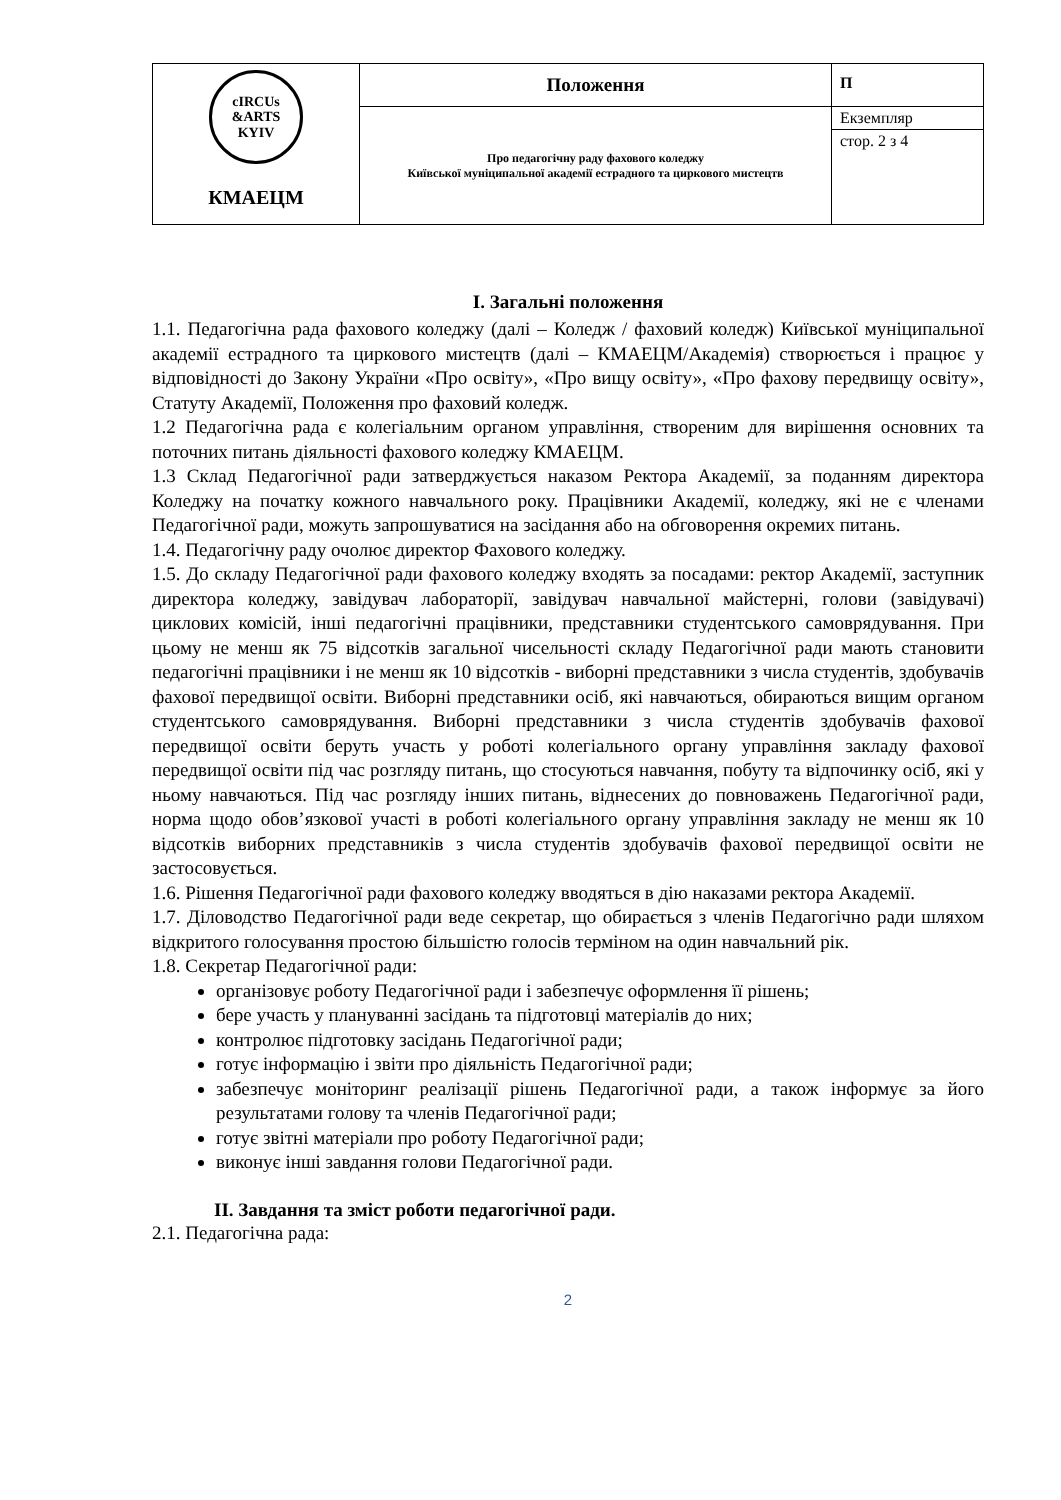| cIRCUs &ARTS KYIV КМАЕЦМ | Положення | П |
| | Про педагогічну раду фахового коледжу Київської муніципальної академії естрадного та циркового мистецтв | Екземпляр |
| | | стор. 2 з 4 |
I. Загальні положення
1.1. Педагогічна рада фахового коледжу (далі – Коледж / фаховий коледж) Київської муніципальної академії естрадного та циркового мистецтв (далі – КМАЕЦМ/Академія) створюється і працює у відповідності до Закону України «Про освіту», «Про вищу освіту», «Про фахову передвищу освіту», Статуту Академії, Положення про фаховий коледж.
1.2 Педагогічна рада є колегіальним органом управління, створеним для вирішення основних та поточних питань діяльності фахового коледжу КМАЕЦМ.
1.3 Склад Педагогічної ради затверджується наказом Ректора Академії, за поданням директора Коледжу на початку кожного навчального року. Працівники Академії, коледжу, які не є членами Педагогічної ради, можуть запрошуватися на засідання або на обговорення окремих питань.
1.4. Педагогічну раду очолює директор Фахового коледжу.
1.5. До складу Педагогічної ради фахового коледжу входять за посадами: ректор Академії, заступник директора коледжу, завідувач лабораторії, завідувач навчальної майстерні, голови (завідувачі) циклових комісій, інші педагогічні працівники, представники студентського самоврядування. При цьому не менш як 75 відсотків загальної чисельності складу Педагогічної ради мають становити педагогічні працівники і не менш як 10 відсотків - виборні представники з числа студентів, здобувачів фахової передвищої освіти. Виборні представники осіб, які навчаються, обираються вищим органом студентського самоврядування. Виборні представники з числа студентів здобувачів фахової передвищої освіти беруть участь у роботі колегіального органу управління закладу фахової передвищої освіти під час розгляду питань, що стосуються навчання, побуту та відпочинку осіб, які у ньому навчаються. Під час розгляду інших питань, віднесених до повноважень Педагогічної ради, норма щодо обов’язкової участі в роботі колегіального органу управління закладу не менш як 10 відсотків виборних представників з числа студентів здобувачів фахової передвищої освіти не застосовується.
1.6. Рішення Педагогічної ради фахового коледжу вводяться в дію наказами ректора Академії.
1.7. Діловодство Педагогічної ради веде секретар, що обирається з членів Педагогічно ради шляхом відкритого голосування простою більшістю голосів терміном на один навчальний рік.
1.8. Секретар Педагогічної ради:
організовує роботу Педагогічної ради і забезпечує оформлення її рішень;
бере участь у плануванні засідань та підготовці матеріалів до них;
контролює підготовку засідань Педагогічної ради;
готує інформацію і звіти про діяльність Педагогічної ради;
забезпечує моніторинг реалізації рішень Педагогічної ради, а також інформує за його результатами голову та членів Педагогічної ради;
готує звітні матеріали про роботу Педагогічної ради;
виконує інші завдання голови Педагогічної ради.
II. Завдання та зміст роботи педагогічної ради.
2.1. Педагогічна рада:
2